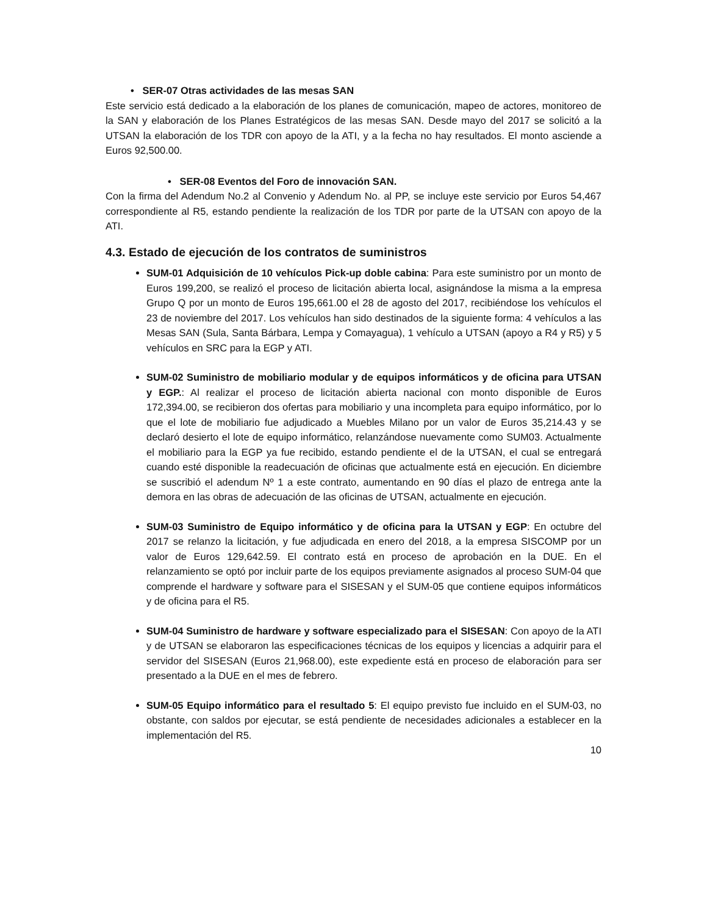• SER-07 Otras actividades de las mesas SAN
Este servicio está dedicado a la elaboración de los planes de comunicación, mapeo de actores, monitoreo de la SAN y elaboración de los Planes Estratégicos de las mesas SAN. Desde mayo del 2017 se solicitó a la UTSAN la elaboración de los TDR con apoyo de la ATI, y a la fecha no hay resultados. El monto asciende a Euros 92,500.00.
• SER-08 Eventos del Foro de innovación SAN.
Con la firma del Adendum No.2 al Convenio y Adendum No. al PP, se incluye este servicio por Euros 54,467 correspondiente al R5, estando pendiente la realización de los TDR por parte de la UTSAN con apoyo de la ATI.
4.3. Estado de ejecución de los contratos de suministros
SUM-01 Adquisición de 10 vehículos Pick-up doble cabina: Para este suministro por un monto de Euros 199,200, se realizó el proceso de licitación abierta local, asignándose la misma a la empresa Grupo Q por un monto de Euros 195,661.00 el 28 de agosto del 2017, recibiéndose los vehículos el 23 de noviembre del 2017. Los vehículos han sido destinados de la siguiente forma: 4 vehículos a las Mesas SAN (Sula, Santa Bárbara, Lempa y Comayagua), 1 vehículo a UTSAN (apoyo a R4 y R5) y 5 vehículos en SRC para la EGP y ATI.
SUM-02 Suministro de mobiliario modular y de equipos informáticos y de oficina para UTSAN y EGP.: Al realizar el proceso de licitación abierta nacional con monto disponible de Euros 172,394.00, se recibieron dos ofertas para mobiliario y una incompleta para equipo informático, por lo que el lote de mobiliario fue adjudicado a Muebles Milano por un valor de Euros 35,214.43 y se declaró desierto el lote de equipo informático, relanzándose nuevamente como SUM03. Actualmente el mobiliario para la EGP ya fue recibido, estando pendiente el de la UTSAN, el cual se entregará cuando esté disponible la readecuación de oficinas que actualmente está en ejecución. En diciembre se suscribió el adendum Nº 1 a este contrato, aumentando en 90 días el plazo de entrega ante la demora en las obras de adecuación de las oficinas de UTSAN, actualmente en ejecución.
SUM-03 Suministro de Equipo informático y de oficina para la UTSAN y EGP: En octubre del 2017 se relanzo la licitación, y fue adjudicada en enero del 2018, a la empresa SISCOMP por un valor de Euros 129,642.59. El contrato está en proceso de aprobación en la DUE. En el relanzamiento se optó por incluir parte de los equipos previamente asignados al proceso SUM-04 que comprende el hardware y software para el SISESAN y el SUM-05 que contiene equipos informáticos y de oficina para el R5.
SUM-04 Suministro de hardware y software especializado para el SISESAN: Con apoyo de la ATI y de UTSAN se elaboraron las especificaciones técnicas de los equipos y licencias a adquirir para el servidor del SISESAN (Euros 21,968.00), este expediente está en proceso de elaboración para ser presentado a la DUE en el mes de febrero.
SUM-05 Equipo informático para el resultado 5: El equipo previsto fue incluido en el SUM-03, no obstante, con saldos por ejecutar, se está pendiente de necesidades adicionales a establecer en la implementación del R5.
10